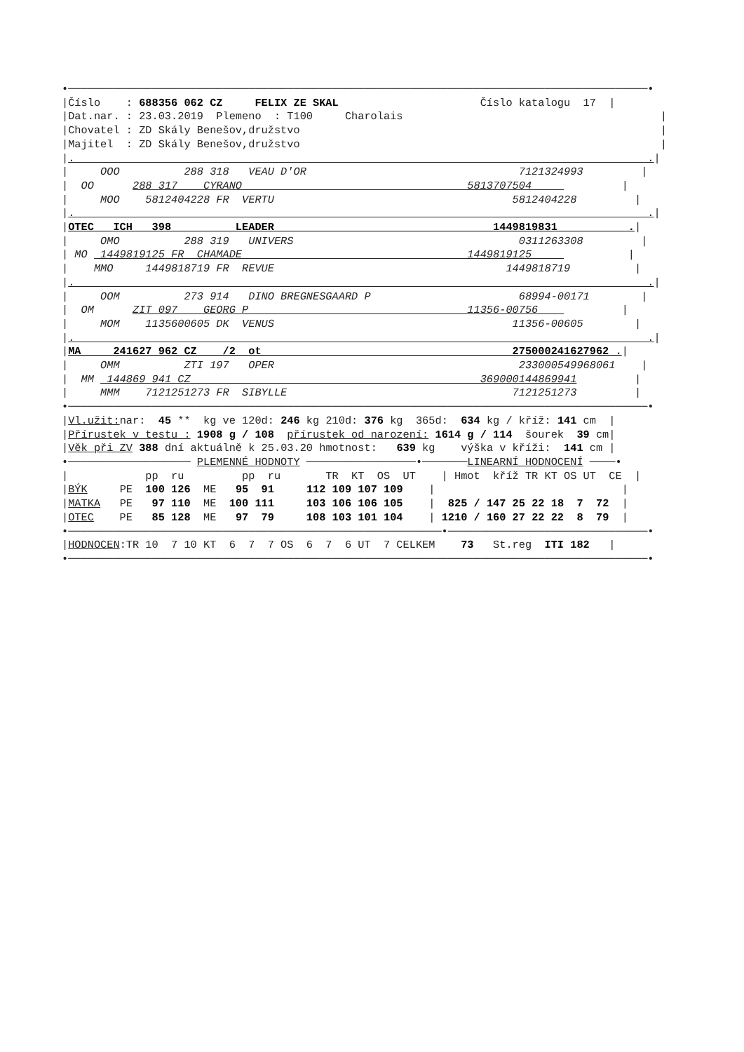•──────────────────────────────────────────────────────────────────────────────────────────•
|Číslo    : 688356 062 CZ     FELIX ZE SKAL                      Číslo katalogu  17  |
|Dat.nar. : 23.03.2019  Plemeno  : T100     Charolais                                        |
|Chovatel : ZD Skály Benešov,družstvo                                                        |
|Majitel  : ZD Skály Benešov,družstvo                                                        |
|.                                                                                         .|
|     OOO          288 318   VEAU D'OR                                 7121324993         |
|  OO      288 317    CYRANO                                   5813707504              |
|     MOO    5812404228 FR  VERTU                                     5812404228         |
|.                                                                                         .|
|OTEC   ICH   398          LEADER                                  1449819831           .|
|     OMO          288 319   UNIVERS                                   0311263308         |
| MO  1449819125 FR  CHAMADE                                   1449819125               |
|    MMO     1449818719 FR  REVUE                                    1449818719          |
|.                                                                                         .|
|     OOM          273 914   DINO BREGNESGAARD P                       68994-00171        |
|  OM      ZIT 097    GEORG P                                  11356-00756             |
|     MOM    1135600605 DK  VENUS                                     11356-00605        |
|.                                                                                         .|
|MA     241627 962 CZ    /2  ot                                       275000241627962 .|
|     OMM          ZTI 197   OPER                                      233000549968061    |
|  MM  144869 941 CZ                                             369000144869941         |
|     MMM    7121251273 FR  SIBYLLE                                   7121251273         |
•──────────────────────────────────────────────────────────────────────────────────────────•
|Vl.užit: nar:  45 **  kg ve 120d: 246 kg 210d: 376 kg  365d:  634 kg / kříž: 141 cm  |
|Přírustek v testu : 1908 g / 108  přírustek od narození: 1614 g / 114  šourek  39 cm|
|Věk při ZV 388 dní aktuálně k 25.03.20 hmotnost:   639 kg    výška v kříži:  141 cm |
•─────────────────── PLEMENNÉ HODNOTY ─────────────────•───────LINEARNÍ HODNOCENÍ ────•
|            pp  ru         pp  ru       TR  KT  OS  UT    | Hmot  kříž TR KT OS UT  CE  |
|BÝK     PE  100 126  ME   95  91     112 109 107 109    |                             |
|MATKA   PE   97 110  ME  100 111     103 106 106 105    |  825 / 147 25 22 18  7  72  |
|OTEC    PE   85 128  ME   97  79     108 103 101 104    | 1210 / 160 27 22 22  8  79  |
•──────────────────────────────────────────────────────────•───────────────────────────────•
|HODNOCEN:TR 10  7 10 KT  6  7  7 OS  6  7  6 UT  7 CELKEM    73   St.reg  ITI 182   |
•──────────────────────────────────────────────────────────────────────────────────────────•